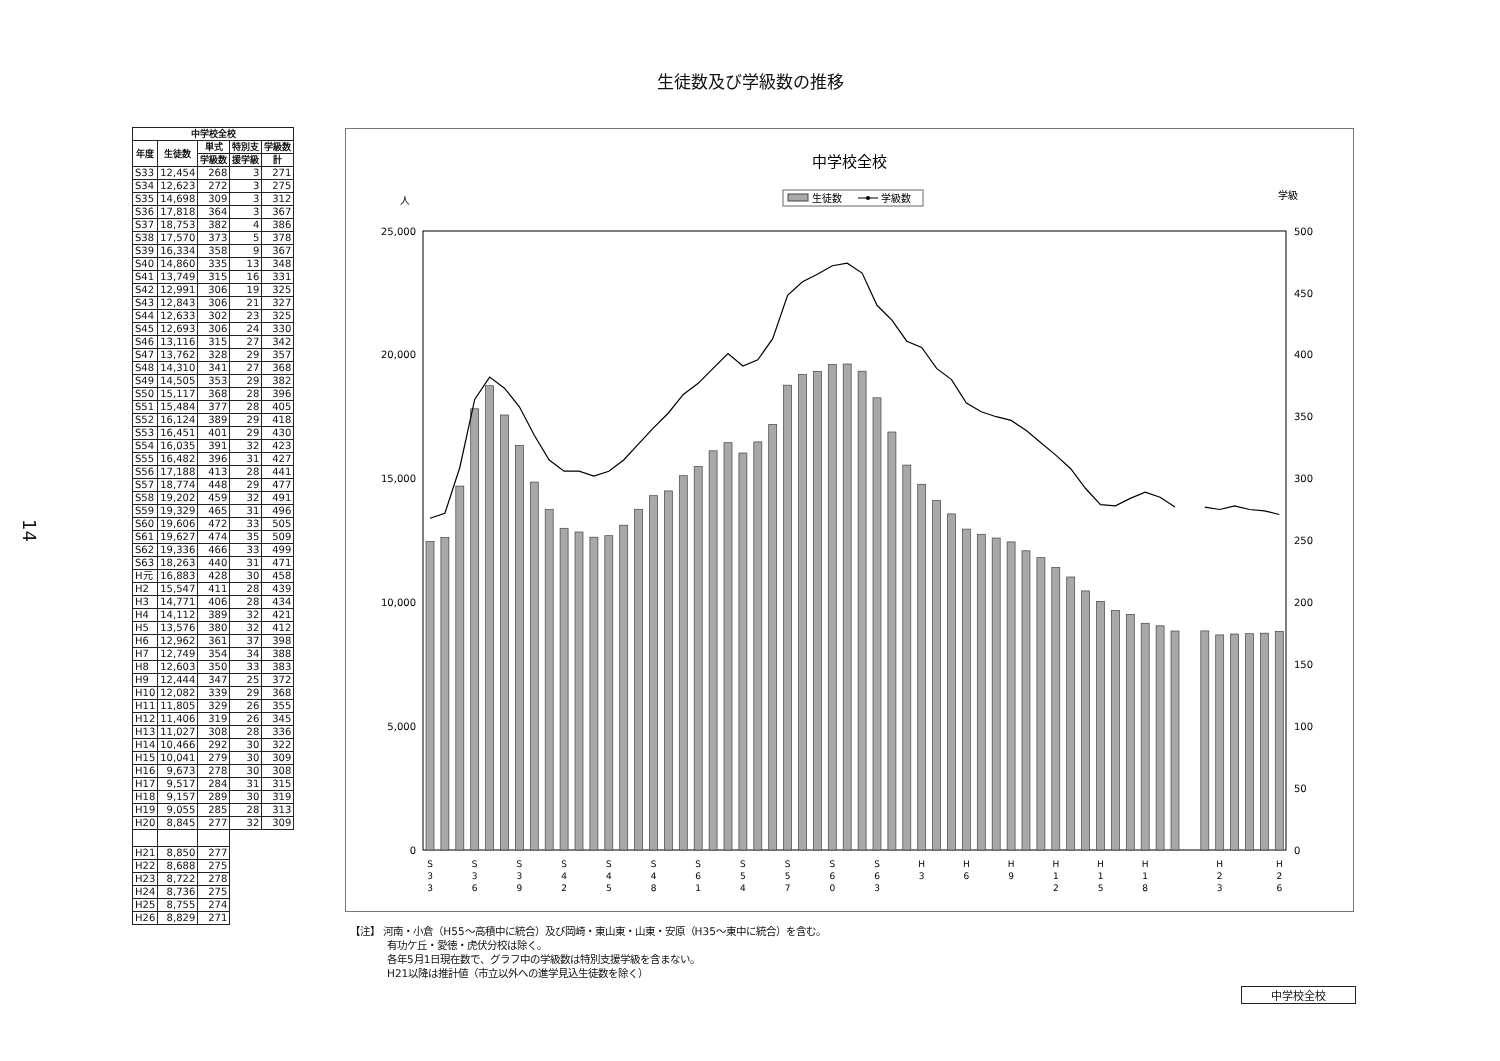生徒数及び学級数の推移
14
| 中学校全校 | | | | |
| --- | --- | --- | --- | --- |
| 年度 | 生徒数 | 単式 | 特別支 | 学級数 |
| | | 学級数 | 援学級 | 計 |
| S33 | 12,454 | 268 | 3 | 271 |
| S34 | 12,623 | 272 | 3 | 275 |
| S35 | 14,698 | 309 | 3 | 312 |
| S36 | 17,818 | 364 | 3 | 367 |
| S37 | 18,753 | 382 | 4 | 386 |
| S38 | 17,570 | 373 | 5 | 378 |
| S39 | 16,334 | 358 | 9 | 367 |
| S40 | 14,860 | 335 | 13 | 348 |
| S41 | 13,749 | 315 | 16 | 331 |
| S42 | 12,991 | 306 | 19 | 325 |
| S43 | 12,843 | 306 | 21 | 327 |
| S44 | 12,633 | 302 | 23 | 325 |
| S45 | 12,693 | 306 | 24 | 330 |
| S46 | 13,116 | 315 | 27 | 342 |
| S47 | 13,762 | 328 | 29 | 357 |
| S48 | 14,310 | 341 | 27 | 368 |
| S49 | 14,505 | 353 | 29 | 382 |
| S50 | 15,117 | 368 | 28 | 396 |
| S51 | 15,484 | 377 | 28 | 405 |
| S52 | 16,124 | 389 | 29 | 418 |
| S53 | 16,451 | 401 | 29 | 430 |
| S54 | 16,035 | 391 | 32 | 423 |
| S55 | 16,482 | 396 | 31 | 427 |
| S56 | 17,188 | 413 | 28 | 441 |
| S57 | 18,774 | 448 | 29 | 477 |
| S58 | 19,202 | 459 | 32 | 491 |
| S59 | 19,329 | 465 | 31 | 496 |
| S60 | 19,606 | 472 | 33 | 505 |
| S61 | 19,627 | 474 | 35 | 509 |
| S62 | 19,336 | 466 | 33 | 499 |
| S63 | 18,263 | 440 | 31 | 471 |
| H元 | 16,883 | 428 | 30 | 458 |
| H2 | 15,547 | 411 | 28 | 439 |
| H3 | 14,771 | 406 | 28 | 434 |
| H4 | 14,112 | 389 | 32 | 421 |
| H5 | 13,576 | 380 | 32 | 412 |
| H6 | 12,962 | 361 | 37 | 398 |
| H7 | 12,749 | 354 | 34 | 388 |
| H8 | 12,603 | 350 | 33 | 383 |
| H9 | 12,444 | 347 | 25 | 372 |
| H10 | 12,082 | 339 | 29 | 368 |
| H11 | 11,805 | 329 | 26 | 355 |
| H12 | 11,406 | 319 | 26 | 345 |
| H13 | 11,027 | 308 | 28 | 336 |
| H14 | 10,466 | 292 | 30 | 322 |
| H15 | 10,041 | 279 | 30 | 309 |
| H16 | 9,673 | 278 | 30 | 308 |
| H17 | 9,517 | 284 | 31 | 315 |
| H18 | 9,157 | 289 | 30 | 319 |
| H19 | 9,055 | 285 | 28 | 313 |
| H20 | 8,845 | 277 | 32 | 309 |
| H21 | 8,850 | 277 | | |
| H22 | 8,688 | 275 | | |
| H23 | 8,722 | 278 | | |
| H24 | 8,736 | 275 | | |
| H25 | 8,755 | 274 | | |
| H26 | 8,829 | 271 | | |
中学校全校
人
学級
生徒数
学級数
25,000
20,000
15,000
10,000
5,000
0
500
450
400
350
300
250
200
150
100
50
0
S
3
3
S
3
6
S
3
9
S
4
2
S
4
5
S
4
8
S
6
1
S
5
4
S
5
7
S
6
0
S
6
3
H
3
H
6
H
9
H
1
2
H
1
5
H
1
8
H
2
3
H
2
6
【注】 河南・小倉（H55～高積中に統合）及び岡崎・東山東・山東・安原（H35～東中に統合）を含む。
有功ケ丘・愛徳・虎伏分校は除く。
各年5月1日現在数で、グラフ中の学級数は特別支援学級を含まない。
H21以降は推計値（市立以外への進学見込生徒数を除く）
中学校全校